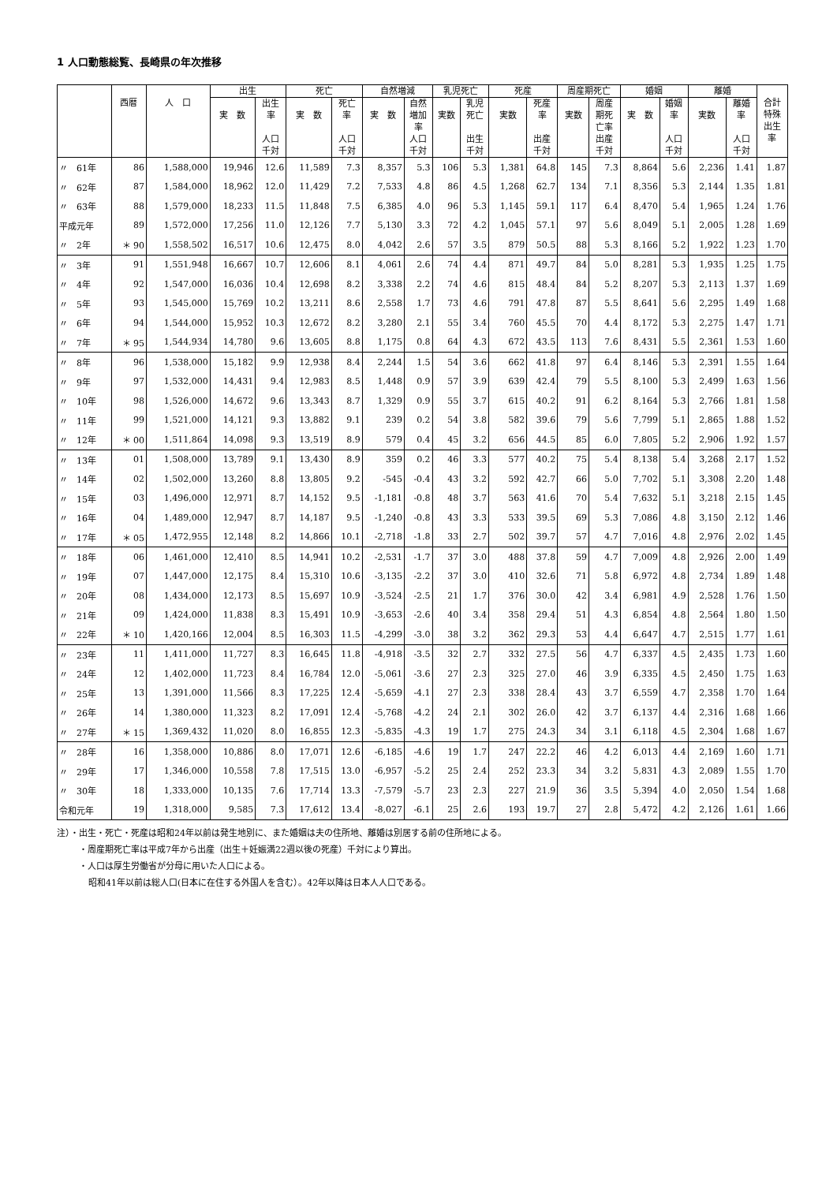1 人口動態総覧、長崎県の年次推移
| | 西暦 | 人 口 | 出生 | | 死亡 | | 自然増減 | | 乳児死亡 | | 死産 | | 周産期死亡 | | 婚姻 | | 離婚 | | 合計 特殊 出生 率 |
| --- | --- | --- | --- | --- | --- | --- | --- | --- | --- | --- | --- | --- | --- | --- | --- | --- | --- | --- | --- |
| | | | 実 数 | 出生 率 人口 千対 | 実 数 | 死亡 率 人口 千対 | 実 数 | 自然 増加 率 人口 千対 | 実数 | 乳児 死亡 出生 千対 | 実数 | 死産 率 出産 千対 | 実数 | 周産 期死 亡率 出産 千対 | 実 数 | 婚姻 率 人口 千対 | 実数 | 離婚 率 人口 千対 | |
| 〃 61年 | 86 | 1,588,000 | 19,946 | 12.6 | 11,589 | 7.3 | 8,357 | 5.3 | 106 | 5.3 | 1,381 | 64.8 | 145 | 7.3 | 8,864 | 5.6 | 2,236 | 1.41 | 1.87 |
| 〃 62年 | 87 | 1,584,000 | 18,962 | 12.0 | 11,429 | 7.2 | 7,533 | 4.8 | 86 | 4.5 | 1,268 | 62.7 | 134 | 7.1 | 8,356 | 5.3 | 2,144 | 1.35 | 1.81 |
| 〃 63年 | 88 | 1,579,000 | 18,233 | 11.5 | 11,848 | 7.5 | 6,385 | 4.0 | 96 | 5.3 | 1,145 | 59.1 | 117 | 6.4 | 8,470 | 5.4 | 1,965 | 1.24 | 1.76 |
| 平成元年 | 89 | 1,572,000 | 17,256 | 11.0 | 12,126 | 7.7 | 5,130 | 3.3 | 72 | 4.2 | 1,045 | 57.1 | 97 | 5.6 | 8,049 | 5.1 | 2,005 | 1.28 | 1.69 |
| 〃 2年 | ＊ 90 | 1,558,502 | 16,517 | 10.6 | 12,475 | 8.0 | 4,042 | 2.6 | 57 | 3.5 | 879 | 50.5 | 88 | 5.3 | 8,166 | 5.2 | 1,922 | 1.23 | 1.70 |
| 〃 3年 | 91 | 1,551,948 | 16,667 | 10.7 | 12,606 | 8.1 | 4,061 | 2.6 | 74 | 4.4 | 871 | 49.7 | 84 | 5.0 | 8,281 | 5.3 | 1,935 | 1.25 | 1.75 |
| 〃 4年 | 92 | 1,547,000 | 16,036 | 10.4 | 12,698 | 8.2 | 3,338 | 2.2 | 74 | 4.6 | 815 | 48.4 | 84 | 5.2 | 8,207 | 5.3 | 2,113 | 1.37 | 1.69 |
| 〃 5年 | 93 | 1,545,000 | 15,769 | 10.2 | 13,211 | 8.6 | 2,558 | 1.7 | 73 | 4.6 | 791 | 47.8 | 87 | 5.5 | 8,641 | 5.6 | 2,295 | 1.49 | 1.68 |
| 〃 6年 | 94 | 1,544,000 | 15,952 | 10.3 | 12,672 | 8.2 | 3,280 | 2.1 | 55 | 3.4 | 760 | 45.5 | 70 | 4.4 | 8,172 | 5.3 | 2,275 | 1.47 | 1.71 |
| 〃 7年 | ＊ 95 | 1,544,934 | 14,780 | 9.6 | 13,605 | 8.8 | 1,175 | 0.8 | 64 | 4.3 | 672 | 43.5 | 113 | 7.6 | 8,431 | 5.5 | 2,361 | 1.53 | 1.60 |
| 〃 8年 | 96 | 1,538,000 | 15,182 | 9.9 | 12,938 | 8.4 | 2,244 | 1.5 | 54 | 3.6 | 662 | 41.8 | 97 | 6.4 | 8,146 | 5.3 | 2,391 | 1.55 | 1.64 |
| 〃 9年 | 97 | 1,532,000 | 14,431 | 9.4 | 12,983 | 8.5 | 1,448 | 0.9 | 57 | 3.9 | 639 | 42.4 | 79 | 5.5 | 8,100 | 5.3 | 2,499 | 1.63 | 1.56 |
| 〃 10年 | 98 | 1,526,000 | 14,672 | 9.6 | 13,343 | 8.7 | 1,329 | 0.9 | 55 | 3.7 | 615 | 40.2 | 91 | 6.2 | 8,164 | 5.3 | 2,766 | 1.81 | 1.58 |
| 〃 11年 | 99 | 1,521,000 | 14,121 | 9.3 | 13,882 | 9.1 | 239 | 0.2 | 54 | 3.8 | 582 | 39.6 | 79 | 5.6 | 7,799 | 5.1 | 2,865 | 1.88 | 1.52 |
| 〃 12年 | ＊ 00 | 1,511,864 | 14,098 | 9.3 | 13,519 | 8.9 | 579 | 0.4 | 45 | 3.2 | 656 | 44.5 | 85 | 6.0 | 7,805 | 5.2 | 2,906 | 1.92 | 1.57 |
| 〃 13年 | 01 | 1,508,000 | 13,789 | 9.1 | 13,430 | 8.9 | 359 | 0.2 | 46 | 3.3 | 577 | 40.2 | 75 | 5.4 | 8,138 | 5.4 | 3,268 | 2.17 | 1.52 |
| 〃 14年 | 02 | 1,502,000 | 13,260 | 8.8 | 13,805 | 9.2 | -545 | -0.4 | 43 | 3.2 | 592 | 42.7 | 66 | 5.0 | 7,702 | 5.1 | 3,308 | 2.20 | 1.48 |
| 〃 15年 | 03 | 1,496,000 | 12,971 | 8.7 | 14,152 | 9.5 | -1,181 | -0.8 | 48 | 3.7 | 563 | 41.6 | 70 | 5.4 | 7,632 | 5.1 | 3,218 | 2.15 | 1.45 |
| 〃 16年 | 04 | 1,489,000 | 12,947 | 8.7 | 14,187 | 9.5 | -1,240 | -0.8 | 43 | 3.3 | 533 | 39.5 | 69 | 5.3 | 7,086 | 4.8 | 3,150 | 2.12 | 1.46 |
| 〃 17年 | ＊ 05 | 1,472,955 | 12,148 | 8.2 | 14,866 | 10.1 | -2,718 | -1.8 | 33 | 2.7 | 502 | 39.7 | 57 | 4.7 | 7,016 | 4.8 | 2,976 | 2.02 | 1.45 |
| 〃 18年 | 06 | 1,461,000 | 12,410 | 8.5 | 14,941 | 10.2 | -2,531 | -1.7 | 37 | 3.0 | 488 | 37.8 | 59 | 4.7 | 7,009 | 4.8 | 2,926 | 2.00 | 1.49 |
| 〃 19年 | 07 | 1,447,000 | 12,175 | 8.4 | 15,310 | 10.6 | -3,135 | -2.2 | 37 | 3.0 | 410 | 32.6 | 71 | 5.8 | 6,972 | 4.8 | 2,734 | 1.89 | 1.48 |
| 〃 20年 | 08 | 1,434,000 | 12,173 | 8.5 | 15,697 | 10.9 | -3,524 | -2.5 | 21 | 1.7 | 376 | 30.0 | 42 | 3.4 | 6,981 | 4.9 | 2,528 | 1.76 | 1.50 |
| 〃 21年 | 09 | 1,424,000 | 11,838 | 8.3 | 15,491 | 10.9 | -3,653 | -2.6 | 40 | 3.4 | 358 | 29.4 | 51 | 4.3 | 6,854 | 4.8 | 2,564 | 1.80 | 1.50 |
| 〃 22年 | ＊ 10 | 1,420,166 | 12,004 | 8.5 | 16,303 | 11.5 | -4,299 | -3.0 | 38 | 3.2 | 362 | 29.3 | 53 | 4.4 | 6,647 | 4.7 | 2,515 | 1.77 | 1.61 |
| 〃 23年 | 11 | 1,411,000 | 11,727 | 8.3 | 16,645 | 11.8 | -4,918 | -3.5 | 32 | 2.7 | 332 | 27.5 | 56 | 4.7 | 6,337 | 4.5 | 2,435 | 1.73 | 1.60 |
| 〃 24年 | 12 | 1,402,000 | 11,723 | 8.4 | 16,784 | 12.0 | -5,061 | -3.6 | 27 | 2.3 | 325 | 27.0 | 46 | 3.9 | 6,335 | 4.5 | 2,450 | 1.75 | 1.63 |
| 〃 25年 | 13 | 1,391,000 | 11,566 | 8.3 | 17,225 | 12.4 | -5,659 | -4.1 | 27 | 2.3 | 338 | 28.4 | 43 | 3.7 | 6,559 | 4.7 | 2,358 | 1.70 | 1.64 |
| 〃 26年 | 14 | 1,380,000 | 11,323 | 8.2 | 17,091 | 12.4 | -5,768 | -4.2 | 24 | 2.1 | 302 | 26.0 | 42 | 3.7 | 6,137 | 4.4 | 2,316 | 1.68 | 1.66 |
| 〃 27年 | ＊ 15 | 1,369,432 | 11,020 | 8.0 | 16,855 | 12.3 | -5,835 | -4.3 | 19 | 1.7 | 275 | 24.3 | 34 | 3.1 | 6,118 | 4.5 | 2,304 | 1.68 | 1.67 |
| 〃 28年 | 16 | 1,358,000 | 10,886 | 8.0 | 17,071 | 12.6 | -6,185 | -4.6 | 19 | 1.7 | 247 | 22.2 | 46 | 4.2 | 6,013 | 4.4 | 2,169 | 1.60 | 1.71 |
| 〃 29年 | 17 | 1,346,000 | 10,558 | 7.8 | 17,515 | 13.0 | -6,957 | -5.2 | 25 | 2.4 | 252 | 23.3 | 34 | 3.2 | 5,831 | 4.3 | 2,089 | 1.55 | 1.70 |
| 〃 30年 | 18 | 1,333,000 | 10,135 | 7.6 | 17,714 | 13.3 | -7,579 | -5.7 | 23 | 2.3 | 227 | 21.9 | 36 | 3.5 | 5,394 | 4.0 | 2,050 | 1.54 | 1.68 |
| 令和元年 | 19 | 1,318,000 | 9,585 | 7.3 | 17,612 | 13.4 | -8,027 | -6.1 | 25 | 2.6 | 193 | 19.7 | 27 | 2.8 | 5,472 | 4.2 | 2,126 | 1.61 | 1.66 |
注）・出生・死亡・死産は昭和24年以前は発生地別に、また婚姻は夫の住所地、離婚は別居する前の住所地による。
・周産期死亡率は平成7年から出産（出生＋妊娠満22週以後の死産）千対により算出。
・人口は厚生労働省が分母に用いた人口による。
昭和41年以前は総人口(日本に在住する外国人を含む）。42年以降は日本人人口である。